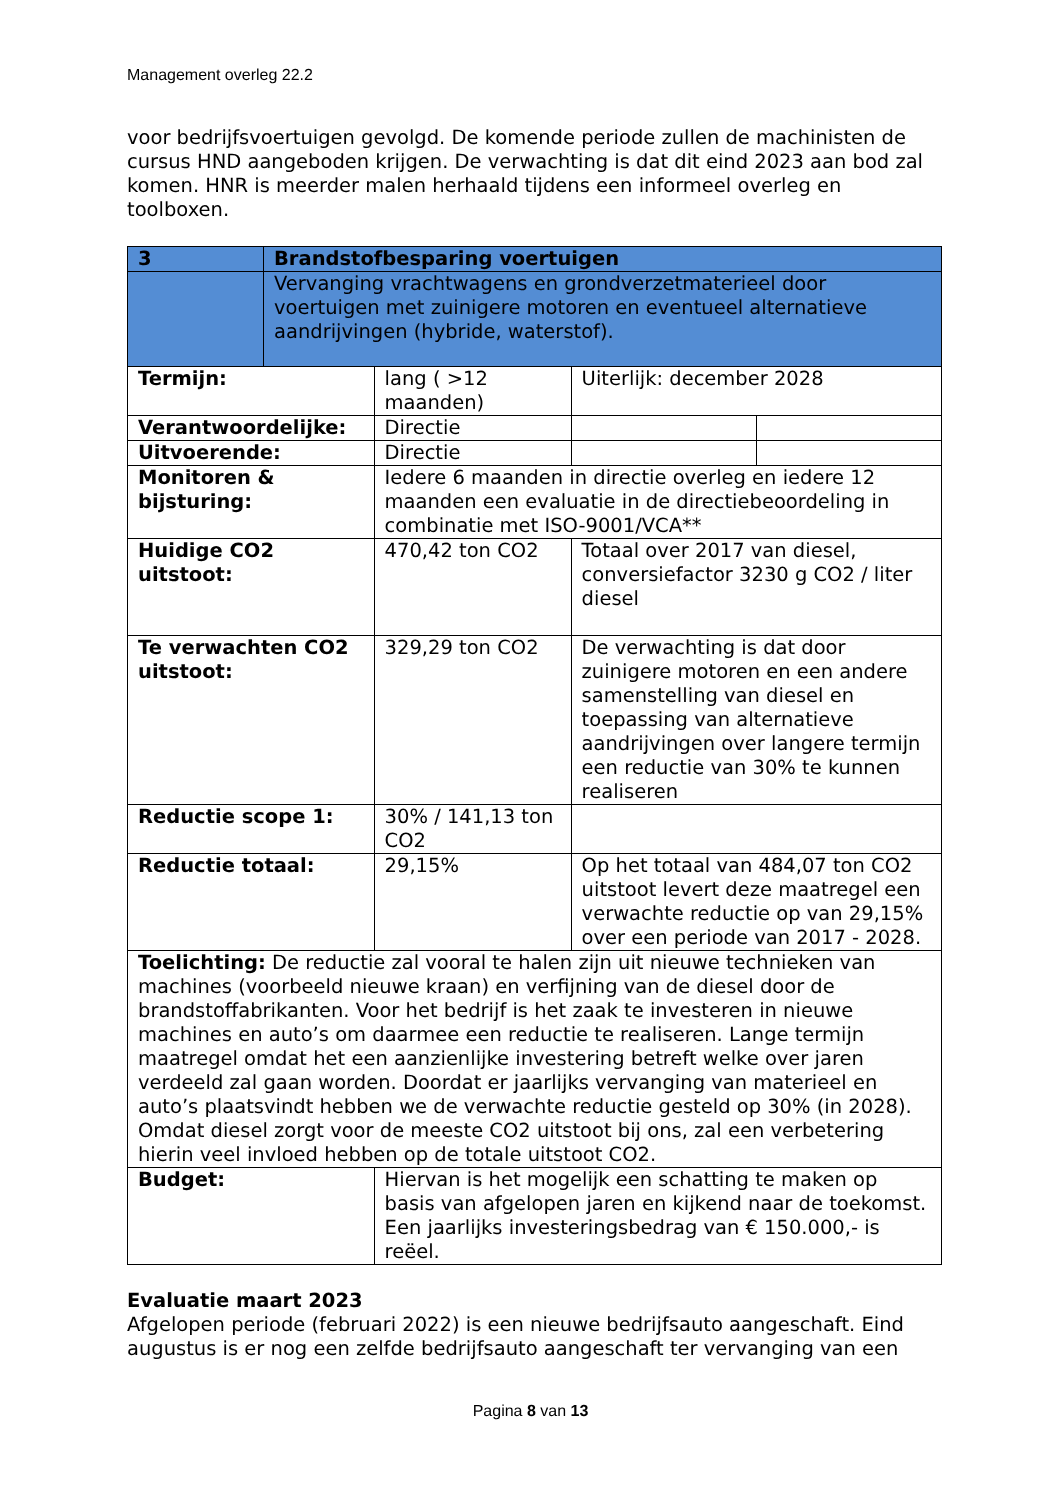Management overleg 22.2
voor bedrijfsvoertuigen gevolgd. De komende periode zullen de machinisten de cursus HND aangeboden krijgen. De verwachting is dat dit eind 2023 aan bod zal komen. HNR is meerder malen herhaald tijdens een informeel overleg en toolboxen.
| 3 | Brandstofbesparing voertuigen | | | |
| | Vervanging vrachtwagens en grondverzetmaterieel door voertuigen met zuinigere motoren en eventueel alternatieve aandrijvingen (hybride, waterstof). | | | |
| Termijn: | | lang ( >12 maanden) | Uiterlijk: december 2028 | |
| Verantwoordelijke: | | Directie | | |
| Uitvoerende: | | Directie | | |
| Monitoren & bijsturing: | | Iedere 6 maanden in directie overleg en iedere 12 maanden een evaluatie in de directiebeoordeling in combinatie met ISO-9001/VCA** | | |
| Huidige CO2 uitstoot: | | 470,42 ton CO2 | Totaal over 2017 van diesel, conversiefactor 3230 g CO2 / liter diesel | |
| Te verwachten CO2 uitstoot: | | 329,29 ton CO2 | De verwachting is dat door zuinigere motoren en een andere samenstelling van diesel en toepassing van alternatieve aandrijvingen over langere termijn een reductie van 30% te kunnen realiseren | |
| Reductie scope 1: | | 30% / 141,13 ton CO2 | | |
| Reductie totaal: | | 29,15% | Op het totaal van 484,07 ton CO2 uitstoot levert deze maatregel een verwachte reductie op van 29,15% over een periode van 2017 - 2028. | |
| Toelichting: De reductie zal vooral te halen zijn uit nieuwe technieken van machines (voorbeeld nieuwe kraan) en verfijning van de diesel door de brandstoffabrikanten. Voor het bedrijf is het zaak te investeren in nieuwe machines en auto’s om daarmee een reductie te realiseren. Lange termijn maatregel omdat het een aanzienlijke investering betreft welke over jaren verdeeld zal gaan worden. Doordat er jaarlijks vervanging van materieel en auto’s plaatsvindt hebben we de verwachte reductie gesteld op 30% (in 2028). Omdat diesel zorgt voor de meeste CO2 uitstoot bij ons, zal een verbetering hierin veel invloed hebben op de totale uitstoot CO2. | | | | |
| Budget: | | Hiervan is het mogelijk een schatting te maken op basis van afgelopen jaren en kijkend naar de toekomst. Een jaarlijks investeringsbedrag van € 150.000,- is reëel. | | |
Evaluatie maart 2023
Afgelopen periode (februari 2022) is een nieuwe bedrijfsauto aangeschaft. Eind augustus is er nog een zelfde bedrijfsauto aangeschaft ter vervanging van een
Pagina 8 van 13